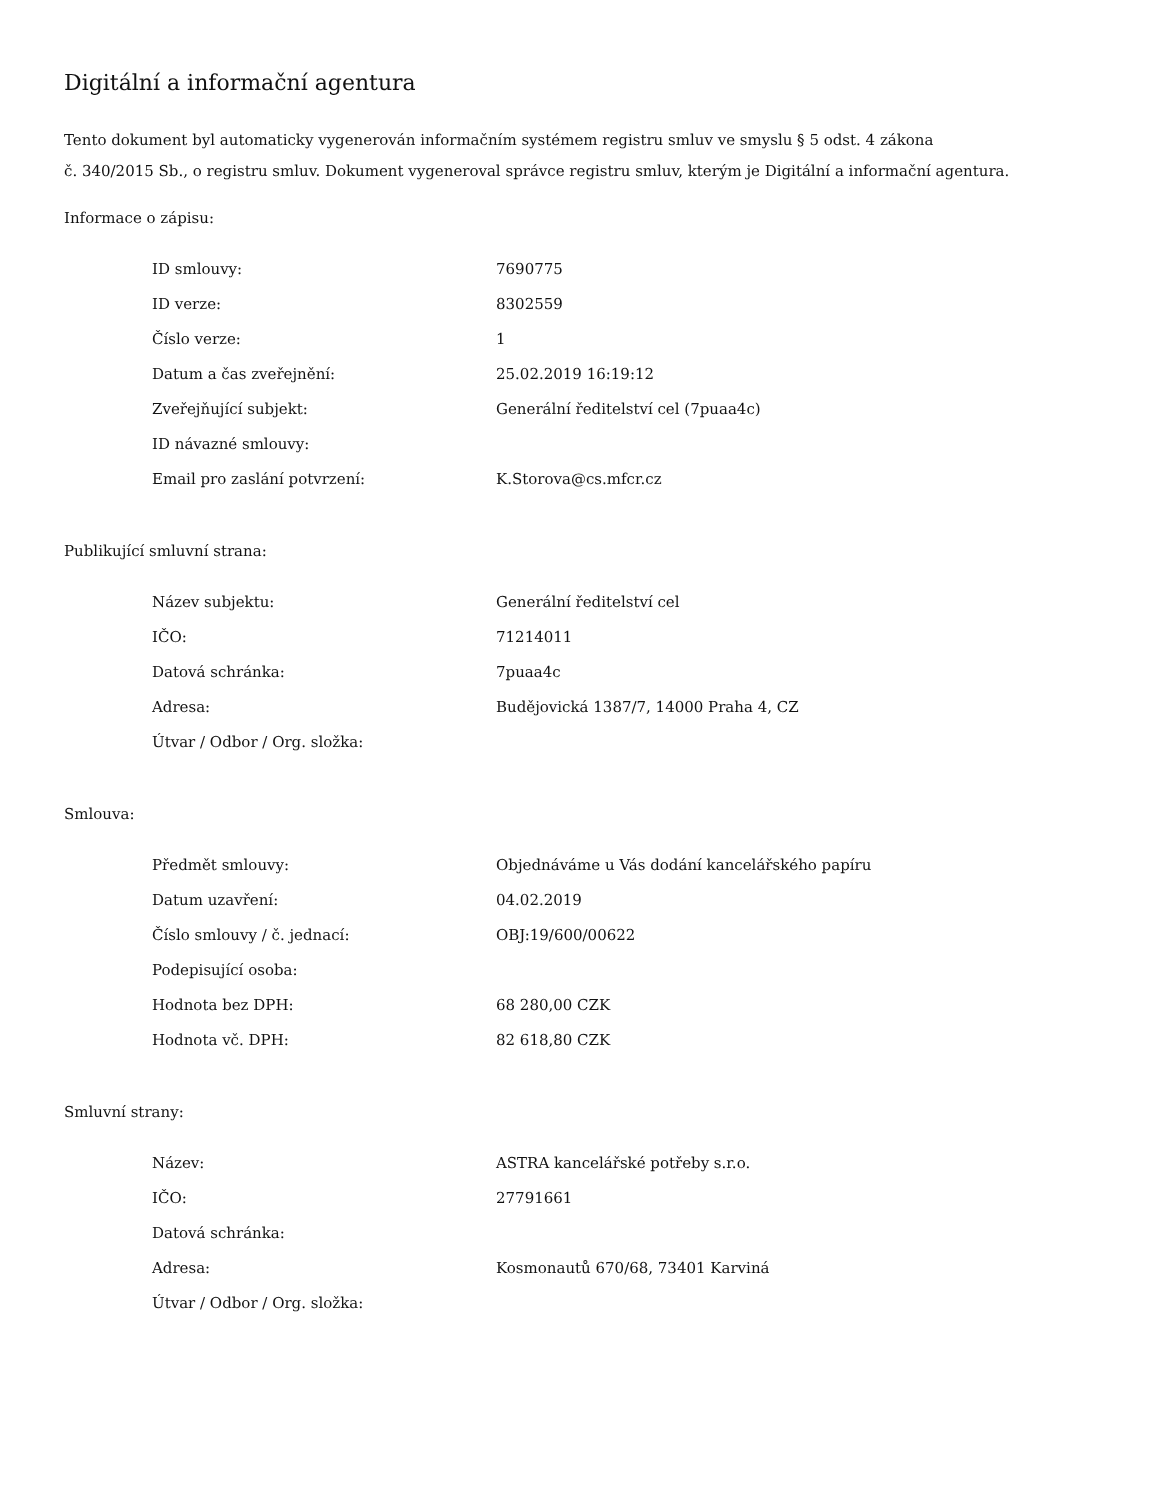Digitální a informační agentura
Tento dokument byl automaticky vygenerován informačním systémem registru smluv ve smyslu § 5 odst. 4 zákona
č. 340/2015 Sb., o registru smluv. Dokument vygeneroval správce registru smluv, kterým je Digitální a informační agentura.
Informace o zápisu:
| ID smlouvy: | 7690775 |
| ID verze: | 8302559 |
| Číslo verze: | 1 |
| Datum a čas zveřejnění: | 25.02.2019 16:19:12 |
| Zveřejňující subjekt: | Generální ředitelství cel (7puaa4c) |
| ID návazné smlouvy: | |
| Email pro zaslání potvrzení: | K.Storova@cs.mfcr.cz |
Publikující smluvní strana:
| Název subjektu: | Generální ředitelství cel |
| IČO: | 71214011 |
| Datová schránka: | 7puaa4c |
| Adresa: | Budějovická 1387/7, 14000 Praha 4, CZ |
| Útvar / Odbor / Org. složka: | |
Smlouva:
| Předmět smlouvy: | Objednáváme u Vás dodání kancelářského papíru |
| Datum uzavření: | 04.02.2019 |
| Číslo smlouvy / č. jednací: | OBJ:19/600/00622 |
| Podepisující osoba: | |
| Hodnota bez DPH: | 68 280,00 CZK |
| Hodnota vč. DPH: | 82 618,80 CZK |
Smluvní strany:
| Název: | ASTRA kancelářské potřeby s.r.o. |
| IČO: | 27791661 |
| Datová schránka: | |
| Adresa: | Kosmonautů 670/68, 73401 Karviná |
| Útvar / Odbor / Org. složka: | |